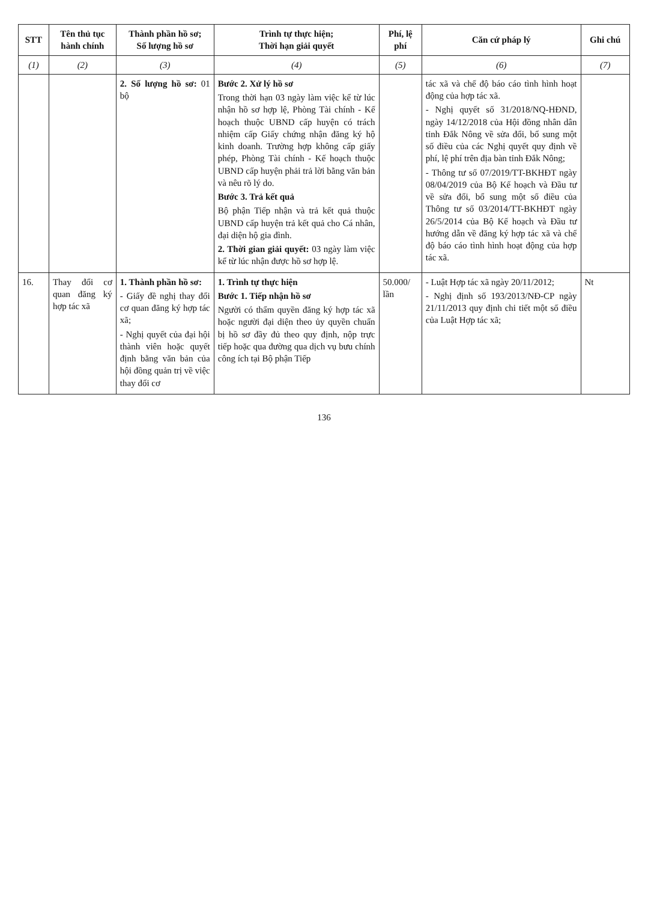| STT | Tên thủ tục hành chính | Thành phần hồ sơ; Số lượng hồ sơ | Trình tự thực hiện; Thời hạn giải quyết | Phí, lệ phí | Căn cứ pháp lý | Ghi chú |
| --- | --- | --- | --- | --- | --- | --- |
| (1) | (2) | (3) | (4) | (5) | (6) | (7) |
| | | 2. Số lượng hồ sơ: 01 bộ | Bước 2. Xử lý hồ sơ Trong thời hạn 03 ngày làm việc kể từ lúc nhận hồ sơ hợp lệ, Phòng Tài chính - Kế hoạch thuộc UBND cấp huyện có trách nhiệm cấp Giấy chứng nhận đăng ký hộ kinh doanh. Trường hợp không cấp giấy phép, Phòng Tài chính - Kế hoạch thuộc UBND cấp huyện phải trả lời bằng văn bản và nêu rõ lý do. Bước 3. Trả kết quả Bộ phận Tiếp nhận và trả kết quả thuộc UBND cấp huyện trả kết quả cho Cá nhân, đại diện hộ gia đình. 2. Thời gian giải quyết: 03 ngày làm việc kể từ lúc nhận được hồ sơ hợp lệ. | | tác xã và chế độ báo cáo tình hình hoạt động của hợp tác xã. - Nghị quyết số 31/2018/NQ-HĐND, ngày 14/12/2018 của Hội đồng nhân dân tỉnh Đắk Nông về sửa đổi, bổ sung một số điều của các Nghị quyết quy định về phí, lệ phí trên địa bàn tỉnh Đắk Nông; - Thông tư số 07/2019/TT-BKHĐT ngày 08/04/2019 của Bộ Kế hoạch và Đầu tư về sửa đổi, bổ sung một số điều của Thông tư số 03/2014/TT-BKHĐT ngày 26/5/2014 của Bộ Kế hoạch và Đầu tư hướng dẫn về đăng ký hợp tác xã và chế độ báo cáo tình hình hoạt động của hợp tác xã. | |
| 16. | Thay đổi cơ quan đăng ký hợp tác xã | 1. Thành phần hồ sơ: - Giấy đề nghị thay đổi cơ quan đăng ký hợp tác xã; - Nghị quyết của đại hội thành viên hoặc quyết định bằng văn bản của hội đồng quản trị về việc thay đổi cơ | 1. Trình tự thực hiện Bước 1. Tiếp nhận hồ sơ Người có thẩm quyền đăng ký hợp tác xã hoặc người đại diện theo ủy quyền chuẩn bị hồ sơ đầy đủ theo quy định, nộp trực tiếp hoặc qua đường qua dịch vụ bưu chính công ích tại Bộ phận Tiếp | 50.000/ lần | - Luật Hợp tác xã ngày 20/11/2012; - Nghị định số 193/2013/NĐ-CP ngày 21/11/2013 quy định chi tiết một số điều của Luật Hợp tác xã; | Nt |
136